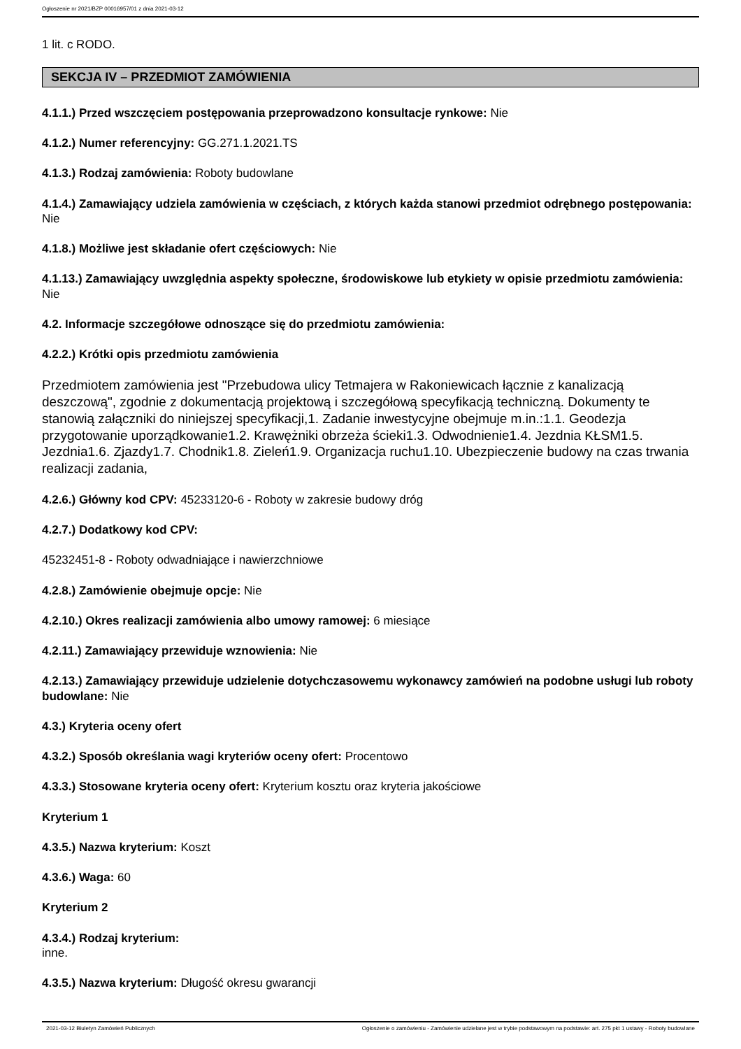Ogłoszenie nr 2021/BZP 00016957/01 z dnia 2021-03-12
1 lit. c RODO.
SEKCJA IV – PRZEDMIOT ZAMÓWIENIA
4.1.1.) Przed wszczęciem postępowania przeprowadzono konsultacje rynkowe: Nie
4.1.2.) Numer referencyjny: GG.271.1.2021.TS
4.1.3.) Rodzaj zamówienia: Roboty budowlane
4.1.4.) Zamawiający udziela zamówienia w częściach, z których każda stanowi przedmiot odrębnego postępowania: Nie
4.1.8.) Możliwe jest składanie ofert częściowych: Nie
4.1.13.) Zamawiający uwzględnia aspekty społeczne, środowiskowe lub etykiety w opisie przedmiotu zamówienia: Nie
4.2. Informacje szczegółowe odnoszące się do przedmiotu zamówienia:
4.2.2.) Krótki opis przedmiotu zamówienia
Przedmiotem zamówienia jest "Przebudowa ulicy Tetmajera w Rakoniewicach łącznie z kanalizacją deszczową", zgodnie z dokumentacją projektową i szczegółową specyfikacją techniczną. Dokumenty te stanowią załączniki do niniejszej specyfikacji,1. Zadanie inwestycyjne obejmuje m.in.:1.1. Geodezja przygotowanie uporządkowanie1.2. Krawężniki obrzeża ścieki1.3. Odwodnienie1.4. Jezdnia KŁSM1.5. Jezdnia1.6. Zjazdy1.7. Chodnik1.8. Zieleń1.9. Organizacja ruchu1.10. Ubezpieczenie budowy na czas trwania realizacji zadania,
4.2.6.) Główny kod CPV: 45233120-6 - Roboty w zakresie budowy dróg
4.2.7.) Dodatkowy kod CPV:
45232451-8 - Roboty odwadniające i nawierzchniowe
4.2.8.) Zamówienie obejmuje opcje: Nie
4.2.10.) Okres realizacji zamówienia albo umowy ramowej: 6 miesiące
4.2.11.) Zamawiający przewiduje wznowienia: Nie
4.2.13.) Zamawiający przewiduje udzielenie dotychczasowemu wykonawcy zamówień na podobne usługi lub roboty budowlane: Nie
4.3.) Kryteria oceny ofert
4.3.2.) Sposób określania wagi kryteriów oceny ofert: Procentowo
4.3.3.) Stosowane kryteria oceny ofert: Kryterium kosztu oraz kryteria jakościowe
Kryterium 1
4.3.5.) Nazwa kryterium: Koszt
4.3.6.) Waga: 60
Kryterium 2
4.3.4.) Rodzaj kryterium:
inne.
4.3.5.) Nazwa kryterium: Długość okresu gwarancji
2021-03-12 Biuletyn Zamówień Publicznych Ogłoszenie o zamówieniu - Zamówienie udzielane jest w trybie podstawowym na podstawie: art. 275 pkt 1 ustawy - Roboty budowlane